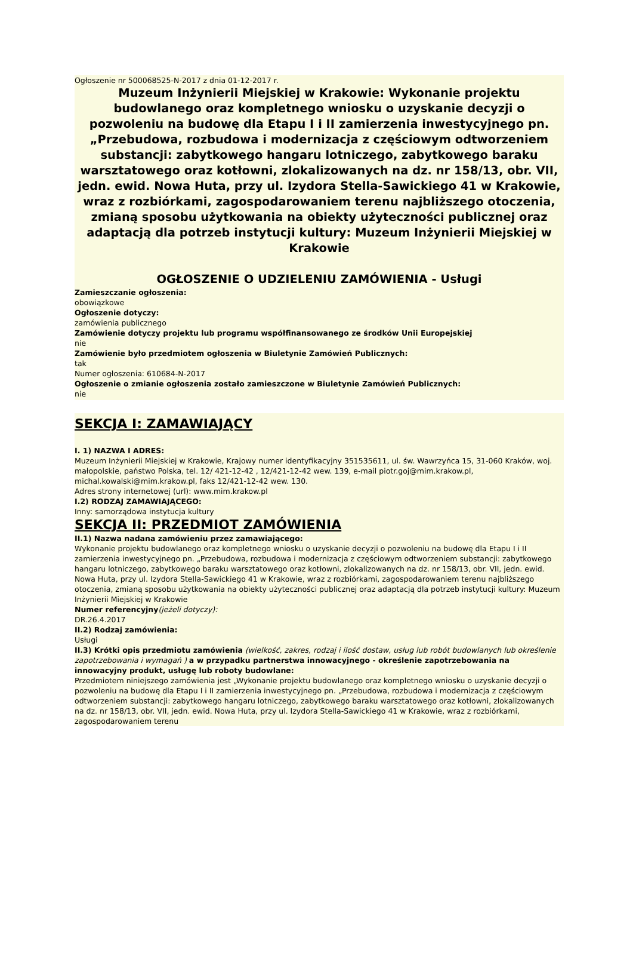Ogłoszenie nr 500068525-N-2017 z dnia 01-12-2017 r.
Muzeum Inżynierii Miejskiej w Krakowie: Wykonanie projektu budowlanego oraz kompletnego wniosku o uzyskanie decyzji o pozwoleniu na budowę dla Etapu I i II zamierzenia inwestycyjnego pn. „Przebudowa, rozbudowa i modernizacja z częściowym odtworzeniem substancji: zabytkowego hangaru lotniczego, zabytkowego baraku warsztatowego oraz kotłowni, zlokalizowanych na dz. nr 158/13, obr. VII, jedn. ewid. Nowa Huta, przy ul. Izydora Stella-Sawickiego 41 w Krakowie, wraz z rozbiórkami, zagospodarowaniem terenu najbliższego otoczenia, zmianą sposobu użytkowania na obiekty użyteczności publicznej oraz adaptacją dla potrzeb instytucji kultury: Muzeum Inżynierii Miejskiej w Krakowie
OGŁOSZENIE O UDZIELENIU ZAMÓWIENIA - Usługi
Zamieszczanie ogłoszenia:
obowiązkowe
Ogłoszenie dotyczy:
zamówienia publicznego
Zamówienie dotyczy projektu lub programu współfinansowanego ze środków Unii Europejskiej
nie
Zamówienie było przedmiotem ogłoszenia w Biuletynie Zamówień Publicznych:
tak
Numer ogłoszenia: 610684-N-2017
Ogłoszenie o zmianie ogłoszenia zostało zamieszczone w Biuletynie Zamówień Publicznych:
nie
SEKCJA I: ZAMAWIAJĄCY
I. 1) NAZWA I ADRES:
Muzeum Inżynierii Miejskiej w Krakowie, Krajowy numer identyfikacyjny 351535611, ul. św. Wawrzyńca 15, 31-060 Kraków, woj. małopolskie, państwo Polska, tel. 12/ 421-12-42 , 12/421-12-42 wew. 139, e-mail piotr.goj@mim.krakow.pl, michal.kowalski@mim.krakow.pl, faks 12/421-12-42 wew. 130.
Adres strony internetowej (url): www.mim.krakow.pl
I.2) RODZAJ ZAMAWIAJĄCEGO:
Inny: samorządowa instytucja kultury
SEKCJA II: PRZEDMIOT ZAMÓWIENIA
II.1) Nazwa nadana zamówieniu przez zamawiającego:
Wykonanie projektu budowlanego oraz kompletnego wniosku o uzyskanie decyzji o pozwoleniu na budowę dla Etapu I i II zamierzenia inwestycyjnego pn. „Przebudowa, rozbudowa i modernizacja z częściowym odtworzeniem substancji: zabytkowego hangaru lotniczego, zabytkowego baraku warsztatowego oraz kotłowni, zlokalizowanych na dz. nr 158/13, obr. VII, jedn. ewid. Nowa Huta, przy ul. Izydora Stella-Sawickiego 41 w Krakowie, wraz z rozbiórkami, zagospodarowaniem terenu najbliższego otoczenia, zmianą sposobu użytkowania na obiekty użyteczności publicznej oraz adaptacją dla potrzeb instytucji kultury: Muzeum Inżynierii Miejskiej w Krakowie
Numer referencyjny(jeżeli dotyczy):
DR.26.4.2017
II.2) Rodzaj zamówienia:
Usługi
II.3) Krótki opis przedmiotu zamówienia (wielkość, zakres, rodzaj i ilość dostaw, usług lub robót budowlanych lub określenie zapotrzebowania i wymagań ) a w przypadku partnerstwa innowacyjnego - określenie zapotrzebowania na innowacyjny produkt, usługę lub roboty budowlane:
Przedmiotem niniejszego zamówienia jest „Wykonanie projektu budowlanego oraz kompletnego wniosku o uzyskanie decyzji o pozwoleniu na budowę dla Etapu I i II zamierzenia inwestycyjnego pn. „Przebudowa, rozbudowa i modernizacja z częściowym odtworzeniem substancji: zabytkowego hangaru lotniczego, zabytkowego baraku warsztatowego oraz kotłowni, zlokalizowanych na dz. nr 158/13, obr. VII, jedn. ewid. Nowa Huta, przy ul. Izydora Stella-Sawickiego 41 w Krakowie, wraz z rozbiórkami, zagospodarowaniem terenu